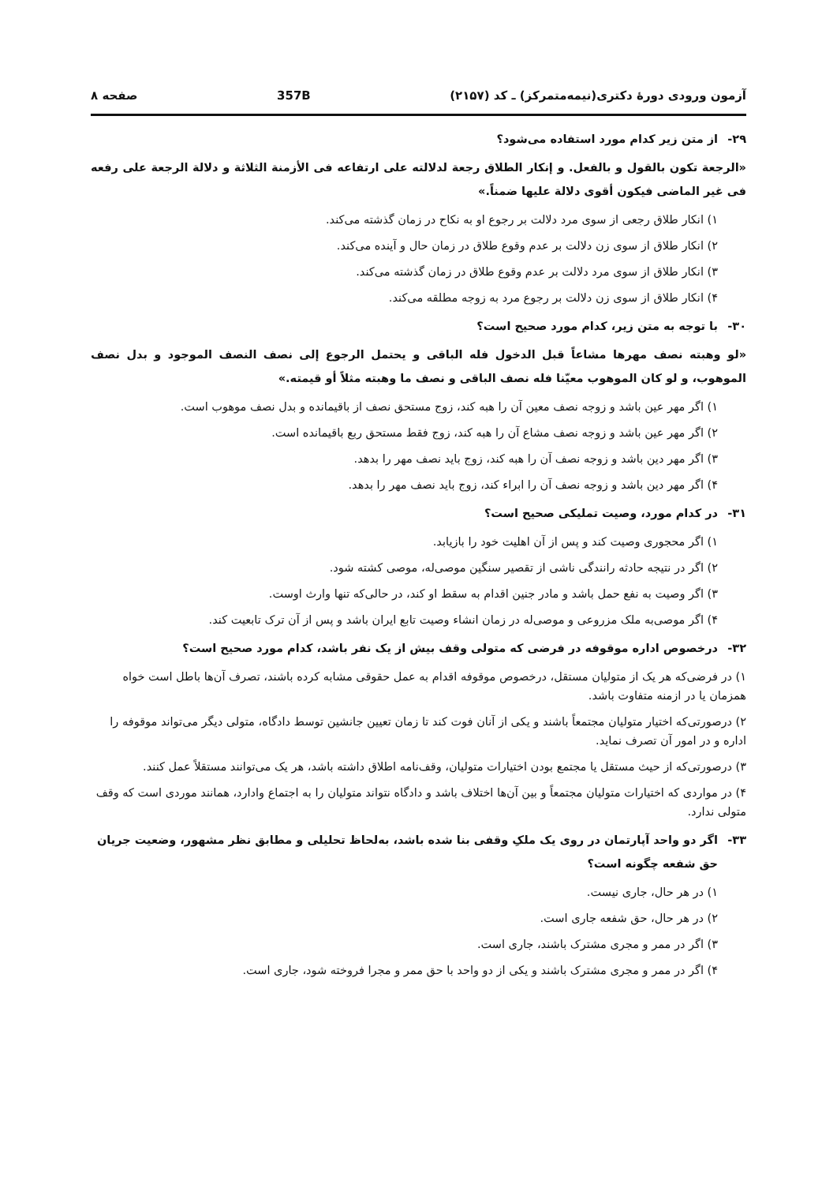آزمون ورودی دورهٔ دکتری(نیمه‌متمرکز) ـ کد (۲۱۵۷) 357B صفحه ۸
۲۹- از متن زیر کدام مورد استفاده می‌شود؟
«الرجعة تکون بالقول و بالفعل. و إنکار الطلاق رجعة لدلالته علی ارتفاعه فی الأزمنة الثلاثة و دلالة الرجعة علی رفعه فی غیر الماضی فیکون أقوی دلالة علیها ضمناً.»
۱) انکار طلاق رجعی از سوی مرد دلالت بر رجوع او به نکاح در زمان گذشته می‌کند.
۲) انکار طلاق از سوی زن دلالت بر عدم وقوع طلاق در زمان حال و آینده می‌کند.
۳) انکار طلاق از سوی مرد دلالت بر عدم وقوع طلاق در زمان گذشته می‌کند.
۴) انکار طلاق از سوی زن دلالت بر رجوع مرد به زوجه مطلقه می‌کند.
۳۰- با توجه به متن زیر، کدام مورد صحیح است؟
«لو وهبته نصف مهرها مشاعاً قبل الدخول فله الباقی و یحتمل الرجوع إلی نصف النصف الموجود و بدل نصف الموهوب، و لو کان الموهوب معیّنا فله نصف الباقی و نصف ما وهبته مثلاً أو قیمته.»
۱) اگر مهر عین باشد و زوجه نصف معین آن را هبه کند، زوج مستحق نصف از باقیمانده و بدل نصف موهوب است.
۲) اگر مهر عین باشد و زوجه نصف مشاع آن را هبه کند، زوج فقط مستحق ربع باقیمانده است.
۳) اگر مهر دین باشد و زوجه نصف آن را هبه کند، زوج باید نصف مهر را بدهد.
۴) اگر مهر دین باشد و زوجه نصف آن را ابراء کند، زوج باید نصف مهر را بدهد.
۳۱- در کدام مورد، وصیت تملیکی صحیح است؟
۱) اگر محجوری وصیت کند و پس از آن اهلیت خود را بازیابد.
۲) اگر در نتیجه حادثه رانندگی ناشی از تقصیر سنگین موصی‌له، موصی کشته شود.
۳) اگر وصیت به نفع حمل باشد و مادر جنین اقدام به سقط او کند، در حالی‌که تنها وارث اوست.
۴) اگر موصی‌به ملک مزروعی و موصی‌له در زمان انشاء وصیت تابع ایران باشد و پس از آن ترک تابعیت کند.
۳۲- درخصوص اداره موقوفه در فرضی که متولی وقف بیش از یک نفر باشد، کدام مورد صحیح است؟
۱) در فرضی‌که هر یک از متولیان مستقل، درخصوص موقوفه اقدام به عمل حقوقی مشابه کرده باشند، تصرف آن‌ها باطل است خواه همزمان یا در ازمنه متفاوت باشد.
۲) درصورتی‌که اختیار متولیان مجتمعاً باشند و یکی از آنان فوت کند تا زمان تعیین جانشین توسط دادگاه، متولی دیگر می‌تواند موقوفه را اداره و در امور آن تصرف نماید.
۳) درصورتی‌که از حیث مستقل یا مجتمع بودن اختیارات متولیان، وقف‌نامه اطلاق داشته باشد، هر یک می‌توانند مستقلاً عمل کنند.
۴) در مواردی که اختیارات متولیان مجتمعاً و بین آن‌ها اختلاف باشد و دادگاه نتواند متولیان را به اجتماع وادارد، همانند موردی است که وقف متولی ندارد.
۳۳- اگر دو واحد آپارتمان در روی یک ملکِ وقفی بنا شده باشد، به‌لحاظ تحلیلی و مطابق نظر مشهور، وضعیت جریان حق شفعه چگونه است؟
۱) در هر حال، جاری نیست.
۲) در هر حال، حق شفعه جاری است.
۳) اگر در ممر و مجری مشترک باشند، جاری است.
۴) اگر در ممر و مجری مشترک باشند و یکی از دو واحد با حق ممر و مجرا فروخته شود، جاری است.